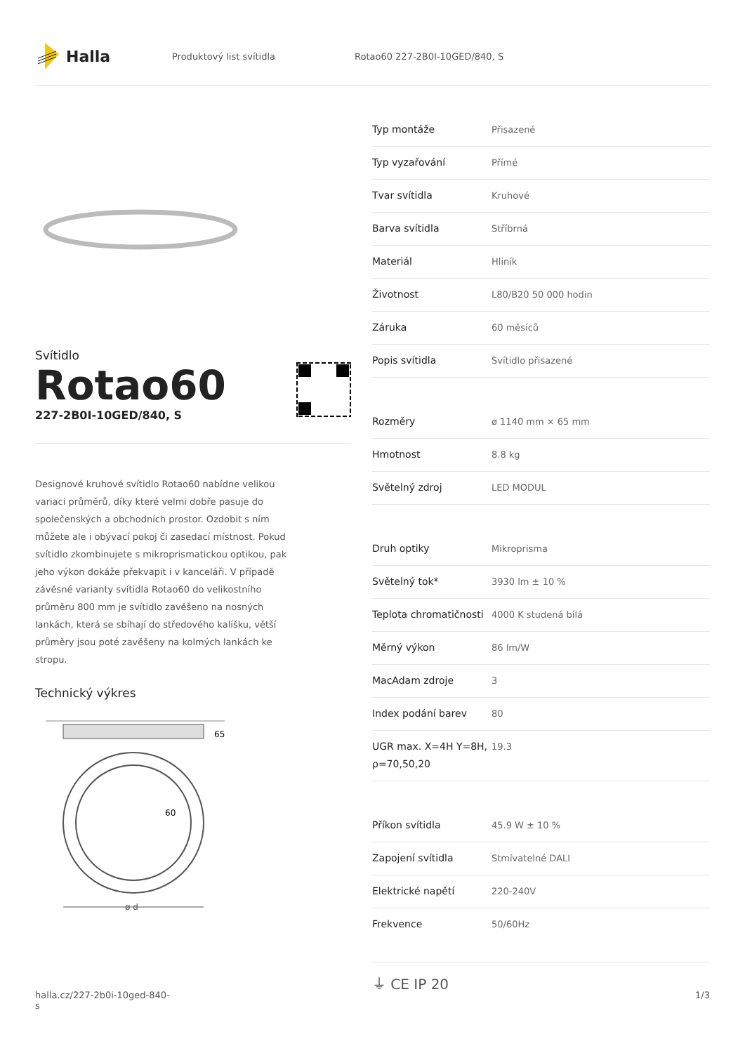Halla
Produktový list svítidla Rotao60 227-2B0I-10GED/840, S
Svítidlo
Rotao60
227-2B0I-10GED/840, S
Designové kruhové svítidlo Rotao60 nabídne velikou variaci průměrů, díky které velmi dobře pasuje do společenských a obchodních prostor. Ozdobit s ním můžete ale i obývací pokoj či zasedací místnost. Pokud svítidlo zkombinujete s mikroprismatickou optikou, pak jeho výkon dokáže překvapit i v kanceláři. V případě závěsné varianty svítidla Rotao60 do velikostního průměru 800 mm je svítidlo zavěšeno na nosných lankách, která se sbíhají do středového kalíšku, větší průměry jsou poté zavěšeny na kolmých lankách ke stropu.
Technický výkres
65
60
ø d
| Typ montáže | Přisazené |
| Typ vyzařování | Přímé |
| Tvar svítidla | Kruhové |
| Barva svítidla | Stříbrná |
| Materiál | Hliník |
| Životnost | L80/B20 50 000 hodin |
| Záruka | 60 měsíců |
| Popis svítidla | Svítidlo přisazené |
| Rozměry | ø 1140 mm × 65 mm |
| Hmotnost | 8.8 kg |
| Světelný zdroj | LED MODUL |
| Druh optiky | Mikroprisma |
| Světelný tok* | 3930 lm ± 10 % |
| Teplota chromatičnosti | 4000 K studená bílá |
| Měrný výkon | 86 lm/W |
| MacAdam zdroje | 3 |
| Index podání barev | 80 |
| UGR max. X=4H Y=8H, ρ=70,50,20 | 19.3 |
| Příkon svítidla | 45.9 W ± 10 % |
| Zapojení svítidla | Stmívatelné DALI |
| Elektrické napětí | 220-240V |
| Frekvence | 50/60Hz |
⏚ CE IP 20
halla.cz/227-2b0i-10ged-840-
s
1/3